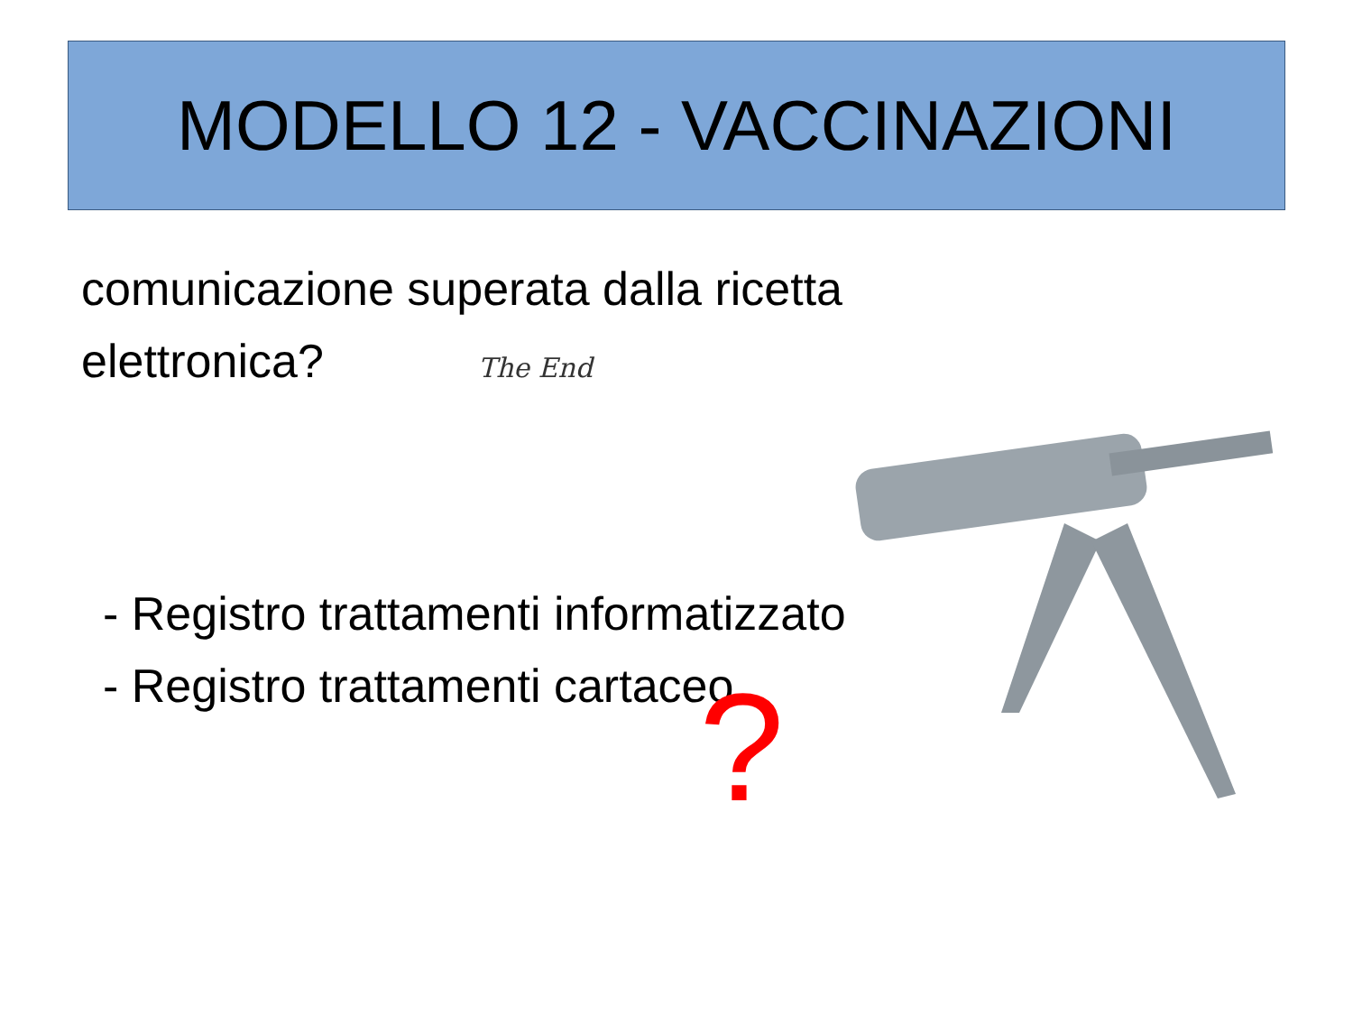MODELLO 12 - VACCINAZIONI
comunicazione superata dalla ricetta elettronica?
- Registro trattamenti informatizzato
- Registro trattamenti cartaceo
The End
?